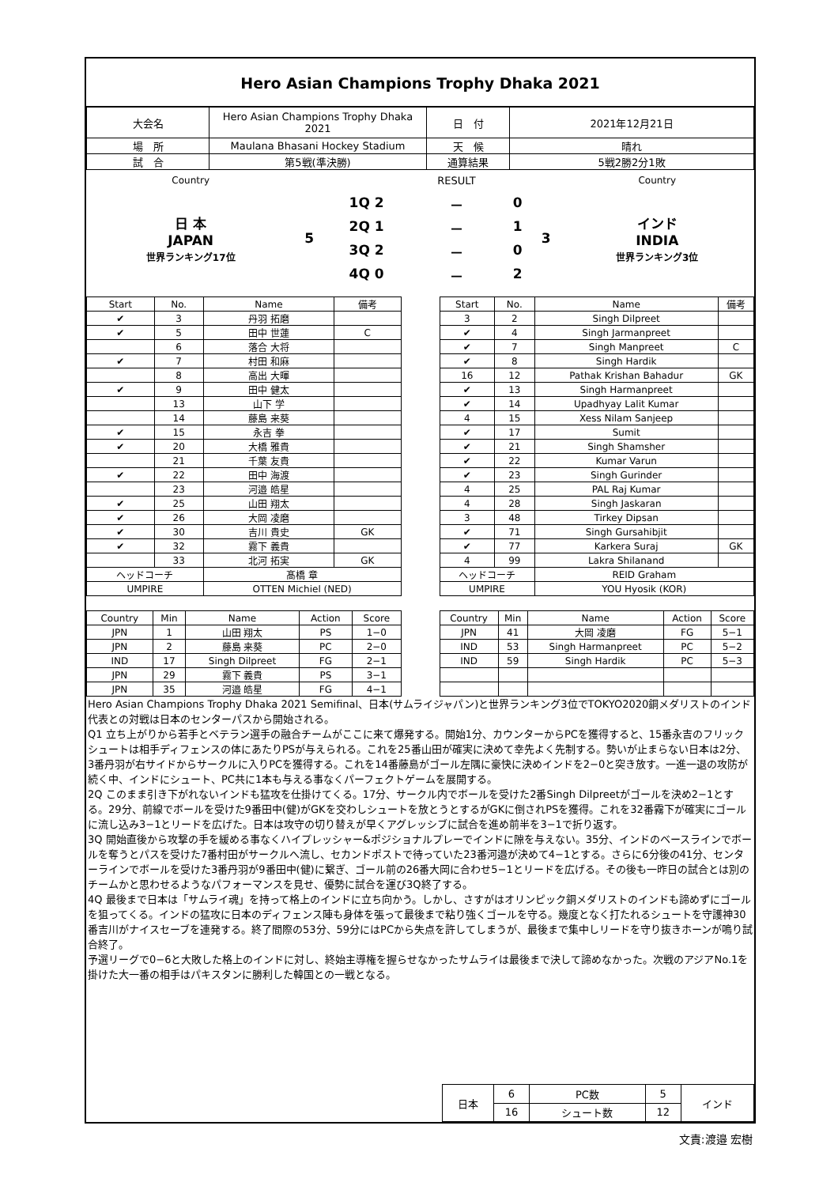Hero Asian Champions Trophy Dhaka 2021
| 大会名 | Hero Asian Champions Trophy Dhaka 2021 | 日 付 | 2021年12月21日 |
| 場 所 | Maulana Bhasani Hockey Stadium | 天 候 | 晴れ |
| 試 合 | 第5戦(準決勝) | 通算結果 | 5戦2勝2分1敗 |
| Country | | | RESULT | | | Country |
| 日 本 JAPAN 世界ランキング17位 | 5 | 1Q 2 | － | 0 | 3 | インド INDIA 世界ランキング3位 |
| | | 2Q 1 | － | 1 | | |
| | | 3Q 2 | － | 0 | | |
| | | 4Q 0 | － | 2 | | |
| Start | No. | Name | 備考 |
| --- | --- | --- | --- |
| ✔ | 3 | 丹羽 拓磨 | |
| ✔ | 5 | 田中 世蓮 | C |
| | 6 | 落合 大将 | |
| ✔ | 7 | 村田 和麻 | |
| | 8 | 高出 大暉 | |
| ✔ | 9 | 田中 健太 | |
| | 13 | 山下 学 | |
| | 14 | 藤島 来葵 | |
| ✔ | 15 | 永吉 拳 | |
| ✔ | 20 | 大橋 雅貴 | |
| | 21 | 千葉 友貴 | |
| ✔ | 22 | 田中 海渡 | |
| | 23 | 河邉 皓星 | |
| ✔ | 25 | 山田 翔太 | |
| ✔ | 26 | 大岡 凌磨 | |
| ✔ | 30 | 吉川 貴史 | GK |
| ✔ | 32 | 霧下 義貴 | |
| | 33 | 北河 拓実 | GK |
| ヘッドコーチ | | 髙橋 章 | |
| UMPIRE | | OTTEN Michiel (NED) | |
| Start | No. | Name | 備考 |
| --- | --- | --- | --- |
| 3 | 2 | Singh Dilpreet | |
| ✔ | 4 | Singh Jarmanpreet | |
| ✔ | 7 | Singh Manpreet | C |
| ✔ | 8 | Singh Hardik | |
| 16 | 12 | Pathak Krishan Bahadur | GK |
| ✔ | 13 | Singh Harmanpreet | |
| ✔ | 14 | Upadhyay Lalit Kumar | |
| 4 | 15 | Xess Nilam Sanjeep | |
| ✔ | 17 | Sumit | |
| ✔ | 21 | Singh Shamsher | |
| ✔ | 22 | Kumar Varun | |
| ✔ | 23 | Singh Gurinder | |
| 4 | 25 | PAL Raj Kumar | |
| 4 | 28 | Singh Jaskaran | |
| 3 | 48 | Tirkey Dipsan | |
| ✔ | 71 | Singh Gursahibjit | |
| ✔ | 77 | Karkera Suraj | GK |
| 4 | 99 | Lakra Shilanand | |
| ヘッドコーチ | | REID Graham | |
| UMPIRE | | YOU Hyosik (KOR) | |
| Country | Min | Name | Action | Score |
| --- | --- | --- | --- | --- |
| JPN | 1 | 山田 翔太 | PS | 1−0 |
| JPN | 2 | 藤島 来葵 | PC | 2−0 |
| IND | 17 | Singh Dilpreet | FG | 2−1 |
| JPN | 29 | 霧下 義貴 | PS | 3−1 |
| JPN | 35 | 河邉 皓星 | FG | 4−1 |
| Country | Min | Name | Action | Score |
| --- | --- | --- | --- | --- |
| JPN | 41 | 大岡 凌磨 | FG | 5−1 |
| IND | 53 | Singh Harmanpreet | PC | 5−2 |
| IND | 59 | Singh Hardik | PC | 5−3 |
Hero Asian Champions Trophy Dhaka 2021 Semifinal、日本(サムライジャパン)と世界ランキング3位でTOKYO2020銅メダリストのインド代表との対戦は日本のセンターパスから開始される。
Q1 立ち上がりから若手とベテラン選手の融合チームがここに来て爆発する。開始1分、カウンターからPCを獲得すると、15番永吉のフリックシュートは相手ディフェンスの体にあたりPSが与えられる。これを25番山田が確実に決めて幸先よく先制する。勢いが止まらない日本は2分、3番丹羽が右サイドからサークルに入りPCを獲得する。これを14番藤島がゴール左隅に豪快に決めインドを2−0と突き放す。一進一退の攻防が続く中、インドにシュート、PC共に1本も与える事なくパーフェクトゲームを展開する。
2Q このまま引き下がれないインドも猛攻を仕掛けてくる。17分、サークル内でボールを受けた2番Singh Dilpreetがゴールを決め2−1とする。29分、前線でボールを受けた9番田中(健)がGKを交わしシュートを放とうとするがGKに倒されPSを獲得。これを32番霧下が確実にゴールに流し込み3−1とリードを広げた。日本は攻守の切り替えが早くアグレッシブに試合を進め前半を3−1で折り返す。
3Q 開始直後から攻撃の手を緩める事なくハイプレッシャー&ポジショナルプレーでインドに隙を与えない。35分、インドのベースラインでボールを奪うとパスを受けた7番村田がサークルへ流し、セカンドポストで待っていた23番河邉が決めて4−1とする。さらに6分後の41分、センターラインでボールを受けた3番丹羽が9番田中(健)に繋ぎ、ゴール前の26番大岡に合わせ5−1とリードを広げる。その後も一昨日の試合とは別のチームかと思わせるようなパフォーマンスを見せ、優勢に試合を運び3Q終了する。
4Q 最後まで日本は「サムライ魂」を持って格上のインドに立ち向かう。しかし、さすがはオリンピック銅メダリストのインドも諦めずにゴールを狙ってくる。インドの猛攻に日本のディフェンス陣も身体を張って最後まで粘り強くゴールを守る。幾度となく打たれるシュートを守護神30番吉川がナイスセーブを連発する。終了間際の53分、59分にはPCから失点を許してしまうが、最後まで集中しリードを守り抜きホーンが鳴り試合終了。
予選リーグで0−6と大敗した格上のインドに対し、終始主導権を握らせなかったサムライは最後まで決して諦めなかった。次戦のアジアNo.1を掛けた大一番の相手はパキスタンに勝利した韓国との一戦となる。
| 日本 | 6 | PC数 | 5 | インド |
| | 16 | シュート数 | 12 | |
文責:渡邉 宏樹